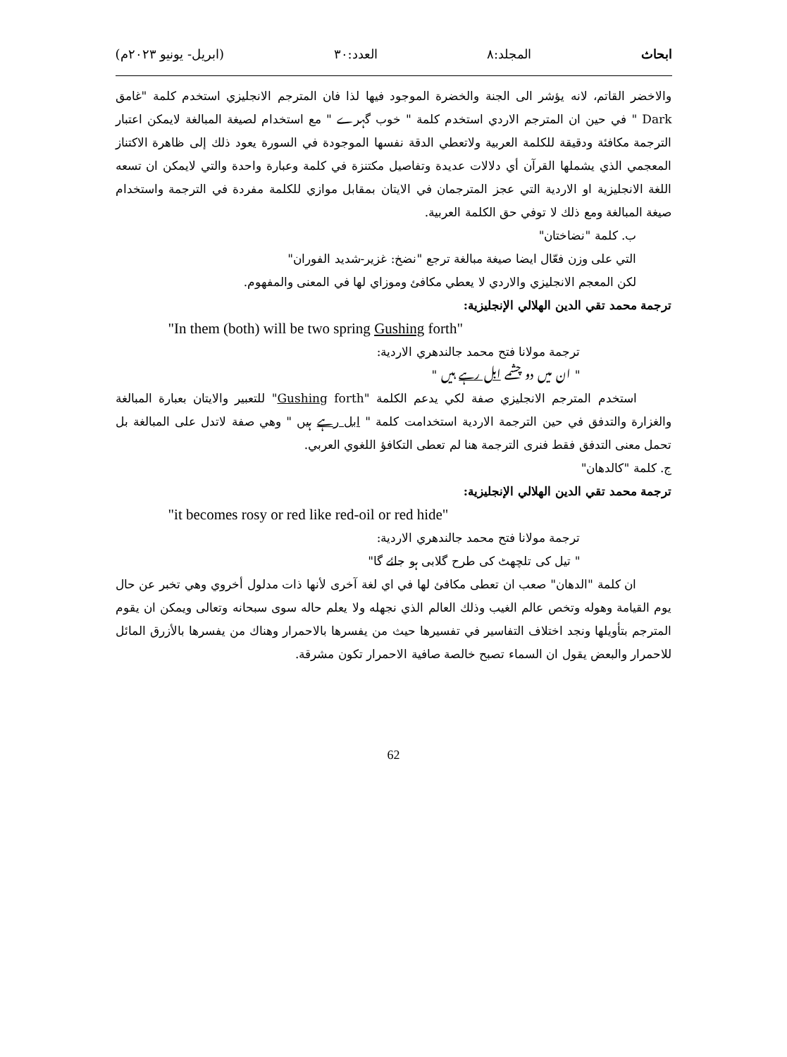ابحاث المجلد:٨ العدد:٣٠ (ابريل- يونيو ٢٠٢٣م)
والاخضر القاتم، لانه يؤشر الى الجنة والخضرة الموجود فيها لذا فان المترجم الانجليزي استخدم كلمة "غامق Dark " في حين ان المترجم الاردي استخدم كلمة " خوب گہرے " مع استخدام لصيغة المبالغة لايمكن اعتبار الترجمة مكافئة ودقيقة للكلمة العربية ولاتعطي الدقة نفسها الموجودة في السورة يعود ذلك إلى ظاهرة الاكتناز المعجمي الذي يشملها القرآن أي دلالات عديدة وتفاصيل مكتنزة في كلمة وعبارة واحدة والتي لايمكن ان تسعه اللغة الانجليزية او الاردية التي عجز المترجمان في الايتان بمقابل موازي للكلمة مفردة في الترجمة واستخدام صيغة المبالغة ومع ذلك لا توفي حق الكلمة العربية.
ب. كلمة "نضاختان"
التي على وزن فعّال ايضا صيغة مبالغة ترجع "نضخ: غزير-شديد الفوران"
لكن المعجم الانجليزي والاردي لا يعطي مكافئ وموزاي لها في المعنى والمفهوم.
ترجمة محمد تقي الدين الهلالي الإنجليزية:
"In them (both) will be two spring Gushing forth"
ترجمة مولانا فتح محمد جالندهري الاردية:
" ان میں دو چشمے ابل رہے ہیں "
استخدم المترجم الانجليزي صفة لكي يدعم الكلمة "Gushing forth" للتعبير والايتان بعبارة المبالغة والغزارة والتدفق في حين الترجمة الاردية استخدامت كلمة " ابل رہے ہیں " وهي صفة لاتدل على المبالغة بل تحمل معنى التدفق فقط فنرى الترجمة هنا لم تعطى التكافؤ اللغوي العربي.
ج. كلمة "كالدهان"
ترجمة محمد تقي الدين الهلالي الإنجليزية:
"it becomes rosy or red like red-oil or red hide"
ترجمة مولانا فتح محمد جالندهري الاردية:
" تیل کی تلچھٹ کی طرح گلابی ہو جائے گا"
ان كلمة "الدهان" صعب ان تعطى مكافئ لها في اي لغة آخرى لأنها ذات مدلول أخروي وهي تخبر عن حال يوم القيامة وهوله وتخص عالم الغيب وذلك العالم الذي نجهله ولا يعلم حاله سوى سبحانه وتعالى ويمكن ان يقوم المترجم بتأويلها ونجد اختلاف التفاسير في تفسيرها حيث من يفسرها بالاحمرار وهناك من يفسرها بالأزرق المائل للاحمرار والبعض يقول ان السماء تصبح خالصة صافية الاحمرار تكون مشرقة.
62